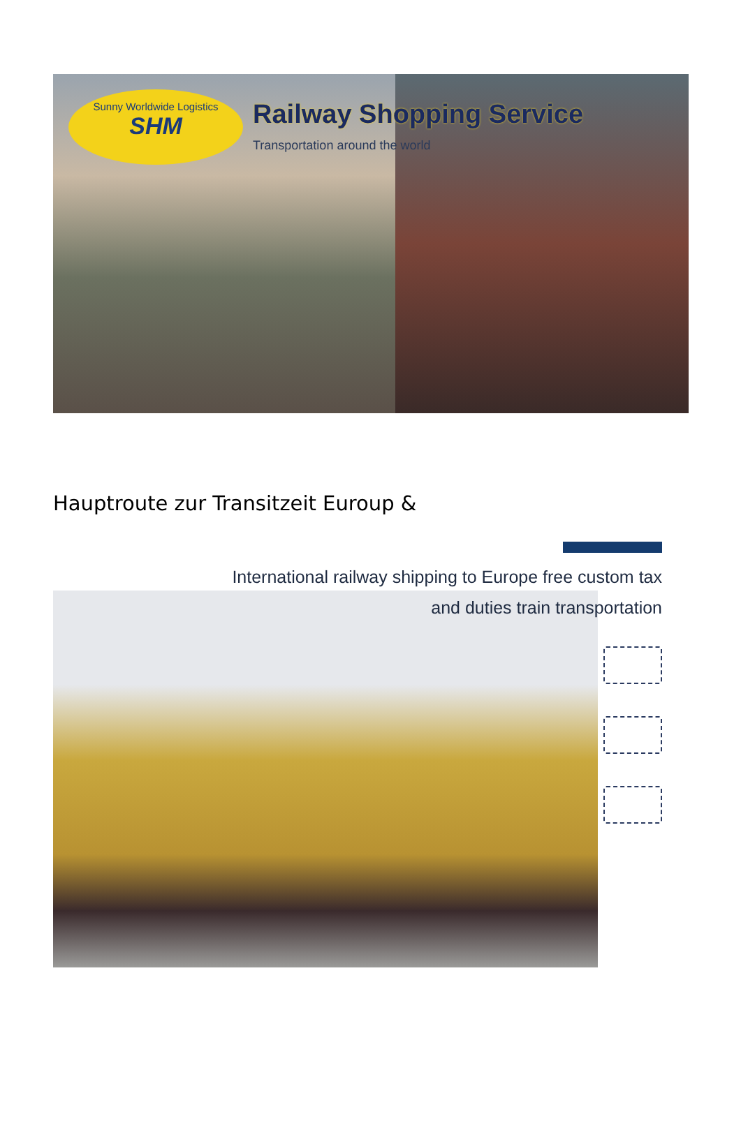Sunny Worldwide Logistics
SHM
Railway Shopping Service
Transportation around the world
Hauptroute zur Transitzeit Euroup &
International railway shipping to Europe free custom tax
and duties train transportation